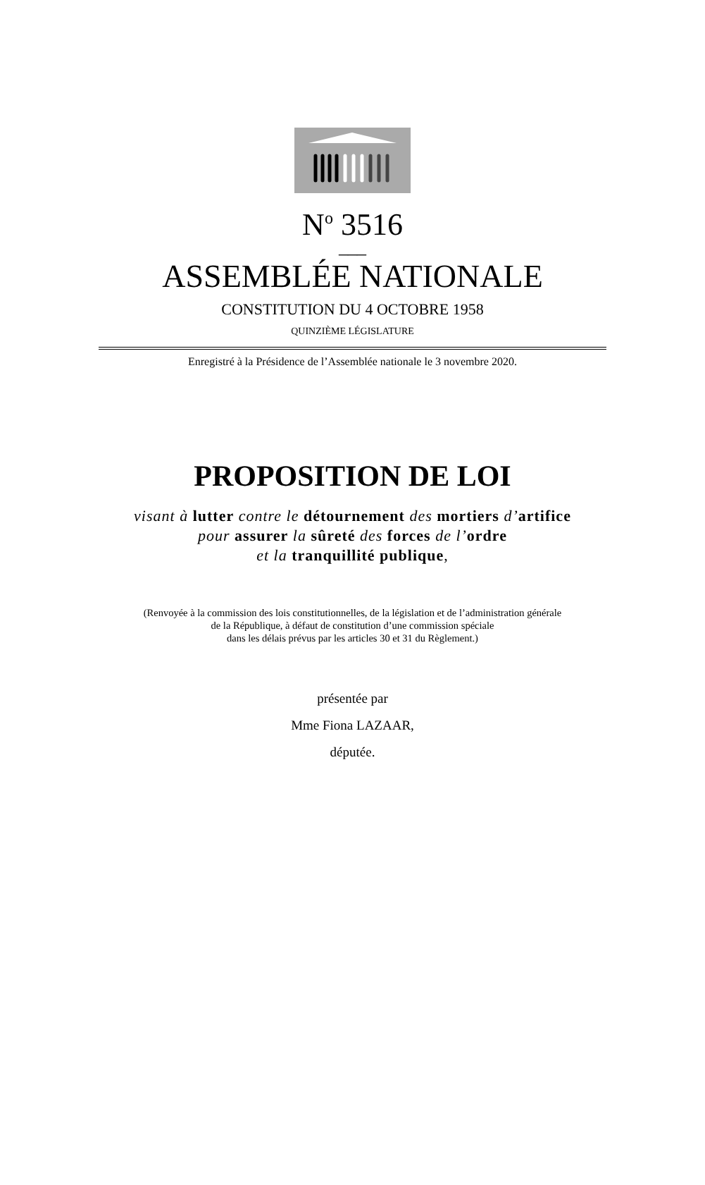N<sup>o</sup> 3516
___
ASSEMBLÉE NATIONALE
CONSTITUTION DU 4 OCTOBRE 1958
QUINZIÈME LÉGISLATURE
Enregistré à la Présidence de l’Assemblée nationale le 3 novembre 2020.
PROPOSITION DE LOI
visant à lutter contre le détournement des mortiers d’artifice
pour assurer la sûreté des forces de l’ordre
et la tranquillité publique,
(Renvoyée à la commission des lois constitutionnelles, de la législation et de l’administration générale
de la République, à défaut de constitution d’une commission spéciale
dans les délais prévus par les articles 30 et 31 du Règlement.)
présentée par
Mme Fiona LAZAAR,
députée.